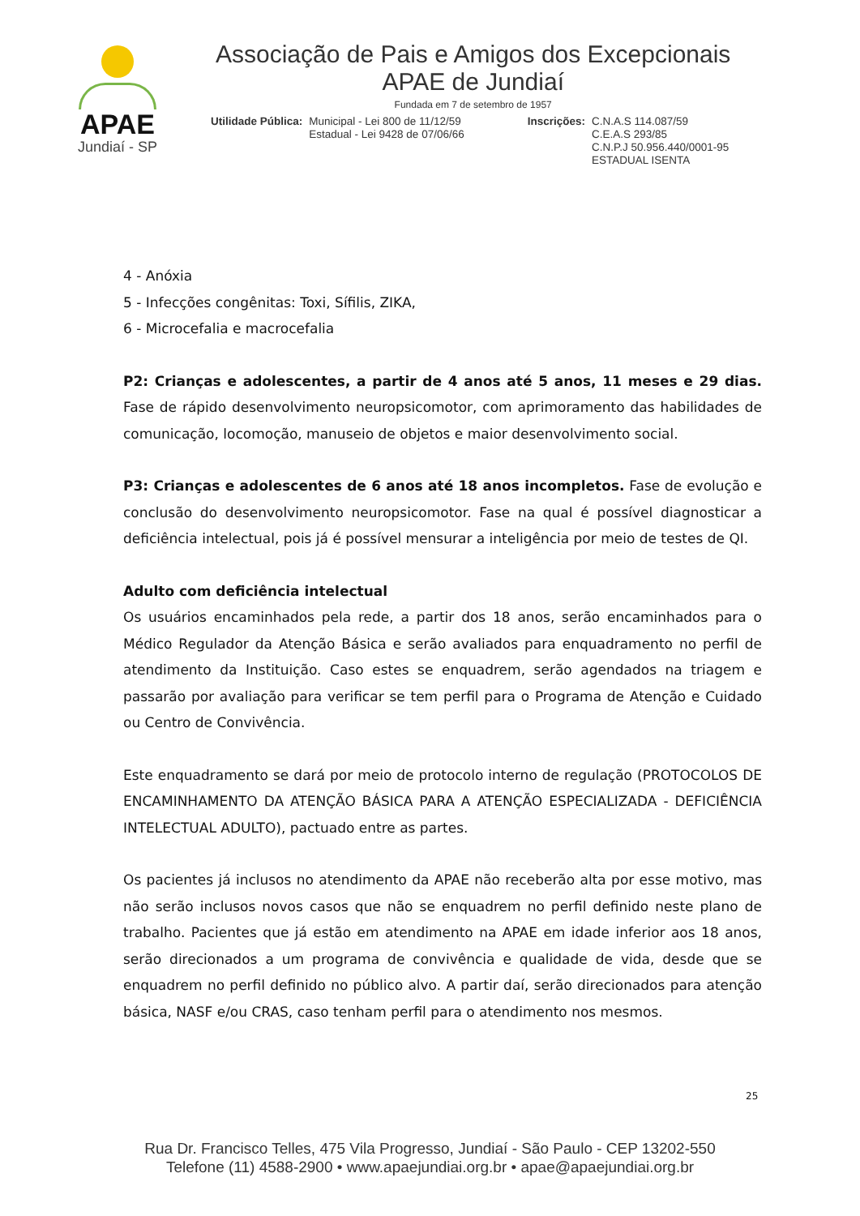APAE
Jundiaí - SP
Associação de Pais e Amigos dos Excepcionais
APAE de Jundiaí
Fundada em 7 de setembro de 1957
Utilidade Pública: Municipal - Lei 800 de 11/12/59
Estadual - Lei 9428 de 07/06/66
Inscrições: C.N.A.S 114.087/59
C.E.A.S 293/85
C.N.P.J 50.956.440/0001-95
ESTADUAL ISENTA
4 - Anóxia
5 - Infecções congênitas: Toxi, Sífilis, ZIKA,
6 - Microcefalia e macrocefalia
P2: Crianças e adolescentes, a partir de 4 anos até 5 anos, 11 meses e 29 dias. Fase de rápido desenvolvimento neuropsicomotor, com aprimoramento das habilidades de comunicação, locomoção, manuseio de objetos e maior desenvolvimento social.
P3: Crianças e adolescentes de 6 anos até 18 anos incompletos. Fase de evolução e conclusão do desenvolvimento neuropsicomotor. Fase na qual é possível diagnosticar a deficiência intelectual, pois já é possível mensurar a inteligência por meio de testes de QI.
Adulto com deficiência intelectual
Os usuários encaminhados pela rede, a partir dos 18 anos, serão encaminhados para o Médico Regulador da Atenção Básica e serão avaliados para enquadramento no perfil de atendimento da Instituição. Caso estes se enquadrem, serão agendados na triagem e passarão por avaliação para verificar se tem perfil para o Programa de Atenção e Cuidado ou Centro de Convivência.
Este enquadramento se dará por meio de protocolo interno de regulação (PROTOCOLOS DE ENCAMINHAMENTO DA ATENÇÃO BÁSICA PARA A ATENÇÃO ESPECIALIZADA - DEFICIÊNCIA INTELECTUAL ADULTO), pactuado entre as partes.
Os pacientes já inclusos no atendimento da APAE não receberão alta por esse motivo, mas não serão inclusos novos casos que não se enquadrem no perfil definido neste plano de trabalho. Pacientes que já estão em atendimento na APAE em idade inferior aos 18 anos, serão direcionados a um programa de convivência e qualidade de vida, desde que se enquadrem no perfil definido no público alvo. A partir daí, serão direcionados para atenção básica, NASF e/ou CRAS, caso tenham perfil para o atendimento nos mesmos.
25
Rua Dr. Francisco Telles, 475 Vila Progresso, Jundiaí - São Paulo - CEP 13202-550
Telefone (11) 4588-2900 • www.apaejundiai.org.br • apae@apaejundiai.org.br